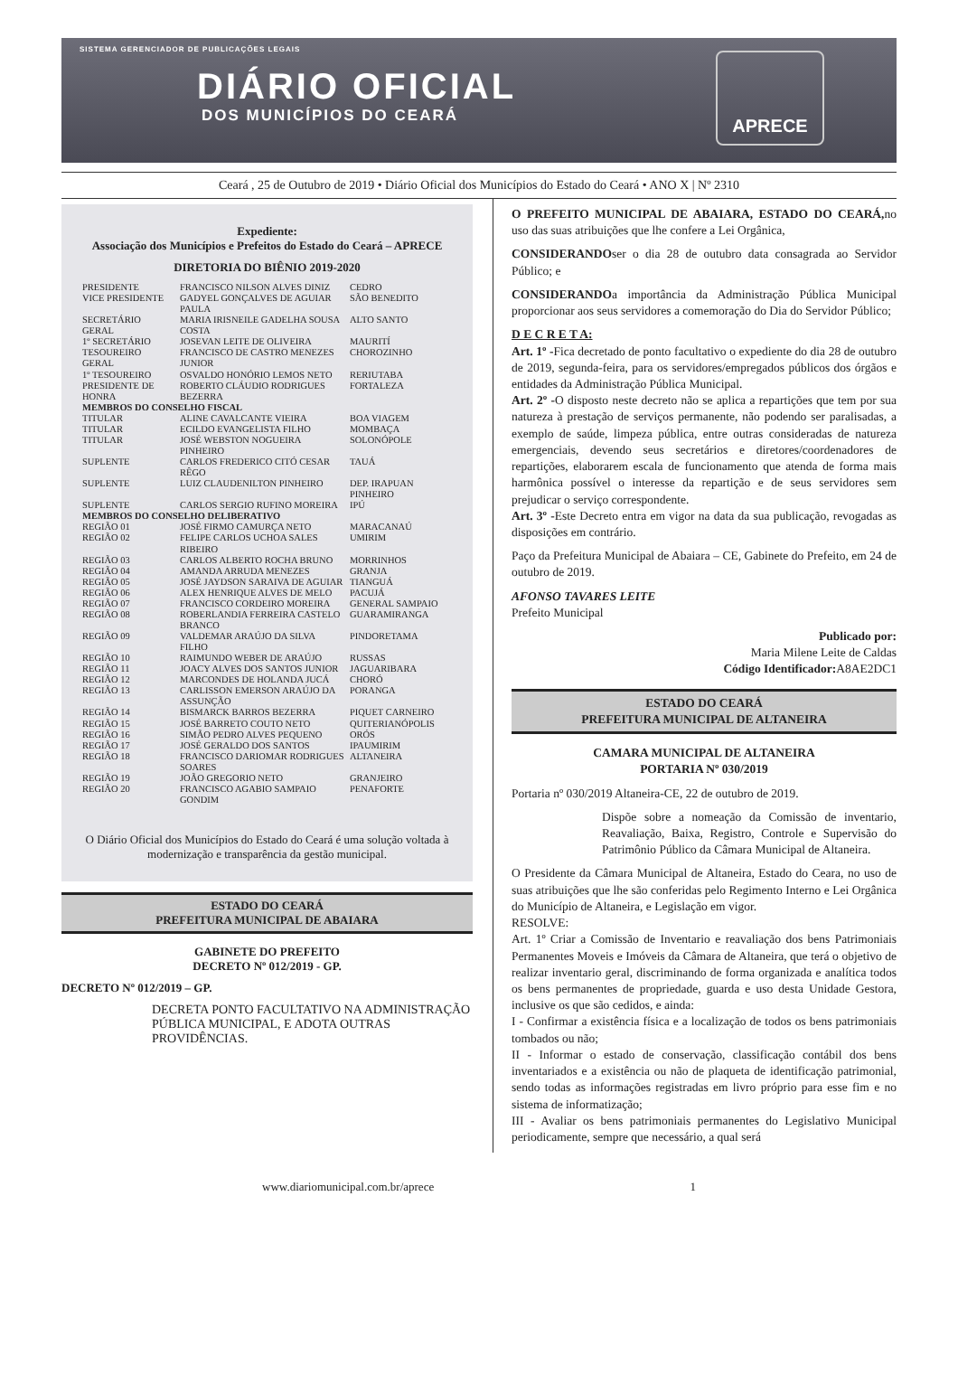SISTEMA GERENCIADOR DE PUBLICAÇÕES LEGAIS
DIÁRIO OFICIAL
DOS MUNICÍPIOS DO CEARÁ
APRECE
Ceará , 25 de Outubro de 2019 • Diário Oficial dos Municípios do Estado do Ceará • ANO X | Nº 2310
Expediente:
Associação dos Municípios e Prefeitos do Estado do Ceará – APRECE
DIRETORIA DO BIÊNIO 2019-2020
| PRESIDENTE | FRANCISCO NILSON ALVES DINIZ | CEDRO |
| VICE PRESIDENTE | GADYEL GONÇALVES DE AGUIAR PAULA | SÃO BENEDITO |
| SECRETÁRIO GERAL | MARIA IRISNEILE GADELHA SOUSA COSTA | ALTO SANTO |
| 1º SECRETÁRIO | JOSEVAN LEITE DE OLIVEIRA | MAURITÍ |
| TESOUREIRO GERAL | FRANCISCO DE CASTRO MENEZES JUNIOR | CHOROZINHO |
| 1º TESOUREIRO | OSVALDO HONÓRIO LEMOS NETO | RERIUTABA |
| PRESIDENTE DE HONRA | ROBERTO CLÁUDIO RODRIGUES BEZERRA | FORTALEZA |
| MEMBROS DO CONSELHO FISCAL | | |
| TITULAR | ALINE CAVALCANTE VIEIRA | BOA VIAGEM |
| TITULAR | ECILDO EVANGELISTA FILHO | MOMBAÇA |
| TITULAR | JOSÉ WEBSTON NOGUEIRA PINHEIRO | SOLONÓPOLE |
| SUPLENTE | CARLOS FREDERICO CITÓ CESAR RÊGO | TAUÁ |
| SUPLENTE | LUIZ CLAUDENILTON PINHEIRO | DEP. IRAPUAN PINHEIRO |
| SUPLENTE | CARLOS SERGIO RUFINO MOREIRA | IPÚ |
| MEMBROS DO CONSELHO DELIBERATIVO | | |
| REGIÃO 01 | JOSÉ FIRMO CAMURÇA NETO | MARACANAÚ |
| REGIÃO 02 | FELIPE CARLOS UCHOA SALES RIBEIRO | UMIRIM |
| REGIÃO 03 | CARLOS ALBERTO ROCHA BRUNO | MORRINHOS |
| REGIÃO 04 | AMANDA ARRUDA MENEZES | GRANJA |
| REGIÃO 05 | JOSÉ JAYDSON SARAIVA DE AGUIAR | TIANGUÁ |
| REGIÃO 06 | ALEX HENRIQUE ALVES DE MELO | PACUJÁ |
| REGIÃO 07 | FRANCISCO CORDEIRO MOREIRA | GENERAL SAMPAIO |
| REGIÃO 08 | ROBERLANDIA FERREIRA CASTELO BRANCO | GUARAMIRANGA |
| REGIÃO 09 | VALDEMAR ARAÚJO DA SILVA FILHO | PINDORETAMA |
| REGIÃO 10 | RAIMUNDO WEBER DE ARAÚJO | RUSSAS |
| REGIÃO 11 | JOACY ALVES DOS SANTOS JUNIOR | JAGUARIBARA |
| REGIÃO 12 | MARCONDES DE HOLANDA JUCÁ | CHORÓ |
| REGIÃO 13 | CARLISSON EMERSON ARAÚJO DA ASSUNÇÃO | PORANGA |
| REGIÃO 14 | BISMARCK BARROS BEZERRA | PIQUET CARNEIRO |
| REGIÃO 15 | JOSÉ BARRETO COUTO NETO | QUITERIANÓPOLIS |
| REGIÃO 16 | SIMÃO PEDRO ALVES PEQUENO | ORÓS |
| REGIÃO 17 | JOSÉ GERALDO DOS SANTOS | IPAUMIRIM |
| REGIÃO 18 | FRANCISCO DARIOMAR RODRIGUES SOARES | ALTANEIRA |
| REGIÃO 19 | JOÃO GREGORIO NETO | GRANJEIRO |
| REGIÃO 20 | FRANCISCO AGABIO SAMPAIO GONDIM | PENAFORTE |
O Diário Oficial dos Municípios do Estado do Ceará é uma solução voltada à modernização e transparência da gestão municipal.
ESTADO DO CEARÁ
PREFEITURA MUNICIPAL DE ABAIARA
GABINETE DO PREFEITO
DECRETO Nº 012/2019 - GP.
DECRETO Nº 012/2019 – GP.
DECRETA PONTO FACULTATIVO NA ADMINISTRAÇÃO PÚBLICA MUNICIPAL, E ADOTA OUTRAS PROVIDÊNCIAS.
O PREFEITO MUNICIPAL DE ABAIARA, ESTADO DO CEARÁ, no uso das suas atribuições que lhe confere a Lei Orgânica,
CONSIDERANDOser o dia 28 de outubro data consagrada ao Servidor Público; e
CONSIDERANDOa importância da Administração Pública Municipal proporcionar aos seus servidores a comemoração do Dia do Servidor Público;
D E C R E T A:
Art. 1º -Fica decretado de ponto facultativo o expediente do dia 28 de outubro de 2019, segunda-feira, para os servidores/empregados públicos dos órgãos e entidades da Administração Pública Municipal.
Art. 2º -O disposto neste decreto não se aplica a repartições que tem por sua natureza à prestação de serviços permanente, não podendo ser paralisadas, a exemplo de saúde, limpeza pública, entre outras consideradas de natureza emergenciais, devendo seus secretários e diretores/coordenadores de repartições, elaborarem escala de funcionamento que atenda de forma mais harmônica possível o interesse da repartição e de seus servidores sem prejudicar o serviço correspondente.
Art. 3º -Este Decreto entra em vigor na data da sua publicação, revogadas as disposições em contrário.
Paço da Prefeitura Municipal de Abaiara – CE, Gabinete do Prefeito, em 24 de outubro de 2019.
AFONSO TAVARES LEITE
Prefeito Municipal
Publicado por:
Maria Milene Leite de Caldas
Código Identificador: A8AE2DC1
ESTADO DO CEARÁ
PREFEITURA MUNICIPAL DE ALTANEIRA
CAMARA MUNICIPAL DE ALTANEIRA
PORTARIA Nº 030/2019
Portaria nº 030/2019 Altaneira-CE, 22 de outubro de 2019.
Dispõe sobre a nomeação da Comissão de inventario, Reavaliação, Baixa, Registro, Controle e Supervisão do Patrimônio Público da Câmara Municipal de Altaneira.
O Presidente da Câmara Municipal de Altaneira, Estado do Ceara, no uso de suas atribuições que lhe são conferidas pelo Regimento Interno e Lei Orgânica do Município de Altaneira, e Legislação em vigor.
RESOLVE:
Art. 1º Criar a Comissão de Inventario e reavaliação dos bens Patrimoniais Permanentes Moveis e Imóveis da Câmara de Altaneira, que terá o objetivo de realizar inventario geral, discriminando de forma organizada e analítica todos os bens permanentes de propriedade, guarda e uso desta Unidade Gestora, inclusive os que são cedidos, e ainda:
I - Confirmar a existência física e a localização de todos os bens patrimoniais tombados ou não;
II - Informar o estado de conservação, classificação contábil dos bens inventariados e a existência ou não de plaqueta de identificação patrimonial, sendo todas as informações registradas em livro próprio para esse fim e no sistema de informatização;
III - Avaliar os bens patrimoniais permanentes do Legislativo Municipal periodicamente, sempre que necessário, a qual será
www.diariomunicipal.com.br/aprece 1